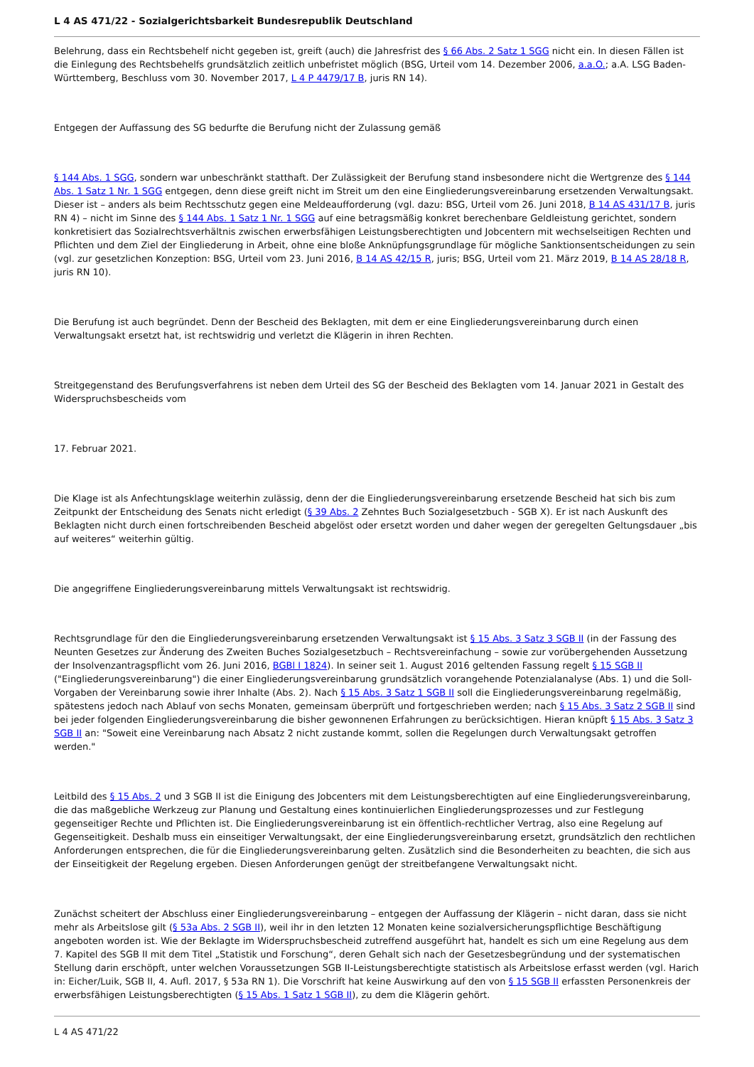L 4 AS 471/22 - Sozialgerichtsbarkeit Bundesrepublik Deutschland
Belehrung, dass ein Rechtsbehelf nicht gegeben ist, greift (auch) die Jahresfrist des § 66 Abs. 2 Satz 1 SGG nicht ein. In diesen Fällen ist die Einlegung des Rechtsbehelfs grundsätzlich zeitlich unbefristet möglich (BSG, Urteil vom 14. Dezember 2006, a.a.O.; a.A. LSG Baden-Württemberg, Beschluss vom 30. November 2017, L 4 P 4479/17 B, juris RN 14).
Entgegen der Auffassung des SG bedurfte die Berufung nicht der Zulassung gemäß
§ 144 Abs. 1 SGG, sondern war unbeschränkt statthaft. Der Zulässigkeit der Berufung stand insbesondere nicht die Wertgrenze des § 144 Abs. 1 Satz 1 Nr. 1 SGG entgegen, denn diese greift nicht im Streit um den eine Eingliederungsvereinbarung ersetzenden Verwaltungsakt. Dieser ist – anders als beim Rechtsschutz gegen eine Meldeaufforderung (vgl. dazu: BSG, Urteil vom 26. Juni 2018, B 14 AS 431/17 B, juris RN 4) – nicht im Sinne des § 144 Abs. 1 Satz 1 Nr. 1 SGG auf eine betragsmäßig konkret berechenbare Geldleistung gerichtet, sondern konkretisiert das Sozialrechtsverhältnis zwischen erwerbsfähigen Leistungsberechtigten und Jobcentern mit wechselseitigen Rechten und Pflichten und dem Ziel der Eingliederung in Arbeit, ohne eine bloße Anknüpfungsgrundlage für mögliche Sanktionsentscheidungen zu sein (vgl. zur gesetzlichen Konzeption: BSG, Urteil vom 23. Juni 2016, B 14 AS 42/15 R, juris; BSG, Urteil vom 21. März 2019, B 14 AS 28/18 R, juris RN 10).
Die Berufung ist auch begründet. Denn der Bescheid des Beklagten, mit dem er eine Eingliederungsvereinbarung durch einen Verwaltungsakt ersetzt hat, ist rechtswidrig und verletzt die Klägerin in ihren Rechten.
Streitgegenstand des Berufungsverfahrens ist neben dem Urteil des SG der Bescheid des Beklagten vom 14. Januar 2021 in Gestalt des Widerspruchsbescheids vom
17. Februar 2021.
Die Klage ist als Anfechtungsklage weiterhin zulässig, denn der die Eingliederungsvereinbarung ersetzende Bescheid hat sich bis zum Zeitpunkt der Entscheidung des Senats nicht erledigt (§ 39 Abs. 2 Zehntes Buch Sozialgesetzbuch - SGB X). Er ist nach Auskunft des Beklagten nicht durch einen fortschreibenden Bescheid abgelöst oder ersetzt worden und daher wegen der geregelten Geltungsdauer „bis auf weiteres“ weiterhin gültig.
Die angegriffene Eingliederungsvereinbarung mittels Verwaltungsakt ist rechtswidrig.
Rechtsgrundlage für den die Eingliederungsvereinbarung ersetzenden Verwaltungsakt ist § 15 Abs. 3 Satz 3 SGB II (in der Fassung des Neunten Gesetzes zur Änderung des Zweiten Buches Sozialgesetzbuch – Rechtsvereinfachung – sowie zur vorübergehenden Aussetzung der Insolvenzantragspflicht vom 26. Juni 2016, BGBl I 1824). In seiner seit 1. August 2016 geltenden Fassung regelt § 15 SGB II ("Eingliederungsvereinbarung") die einer Eingliederungsvereinbarung grundsätzlich vorangehende Potenzialanalyse (Abs. 1) und die Soll-Vorgaben der Vereinbarung sowie ihrer Inhalte (Abs. 2). Nach § 15 Abs. 3 Satz 1 SGB II soll die Eingliederungsvereinbarung regelmäßig, spätestens jedoch nach Ablauf von sechs Monaten, gemeinsam überprüft und fortgeschrieben werden; nach § 15 Abs. 3 Satz 2 SGB II sind bei jeder folgenden Eingliederungsvereinbarung die bisher gewonnenen Erfahrungen zu berücksichtigen. Hieran knüpft § 15 Abs. 3 Satz 3 SGB II an: "Soweit eine Vereinbarung nach Absatz 2 nicht zustande kommt, sollen die Regelungen durch Verwaltungsakt getroffen werden."
Leitbild des § 15 Abs. 2 und 3 SGB II ist die Einigung des Jobcenters mit dem Leistungsberechtigten auf eine Eingliederungsvereinbarung, die das maßgebliche Werkzeug zur Planung und Gestaltung eines kontinuierlichen Eingliederungsprozesses und zur Festlegung gegenseitiger Rechte und Pflichten ist. Die Eingliederungsvereinbarung ist ein öffentlich-rechtlicher Vertrag, also eine Regelung auf Gegenseitigkeit. Deshalb muss ein einseitiger Verwaltungsakt, der eine Eingliederungsvereinbarung ersetzt, grundsätzlich den rechtlichen Anforderungen entsprechen, die für die Eingliederungsvereinbarung gelten. Zusätzlich sind die Besonderheiten zu beachten, die sich aus der Einseitigkeit der Regelung ergeben. Diesen Anforderungen genügt der streitbefangene Verwaltungsakt nicht.
Zunächst scheitert der Abschluss einer Eingliederungsvereinbarung – entgegen der Auffassung der Klägerin – nicht daran, dass sie nicht mehr als Arbeitslose gilt (§ 53a Abs. 2 SGB II), weil ihr in den letzten 12 Monaten keine sozialversicherungspflichtige Beschäftigung angeboten worden ist. Wie der Beklagte im Widerspruchsbescheid zutreffend ausgeführt hat, handelt es sich um eine Regelung aus dem 7. Kapitel des SGB II mit dem Titel „Statistik und Forschung“, deren Gehalt sich nach der Gesetzesbegründung und der systematischen Stellung darin erschöpft, unter welchen Voraussetzungen SGB II-Leistungsberechtigte statistisch als Arbeitslose erfasst werden (vgl. Harich in: Eicher/Luik, SGB II, 4. Aufl. 2017, § 53a RN 1). Die Vorschrift hat keine Auswirkung auf den von § 15 SGB II erfassten Personenkreis der erwerbsfähigen Leistungsberechtigten (§ 15 Abs. 1 Satz 1 SGB II), zu dem die Klägerin gehört.
L 4 AS 471/22